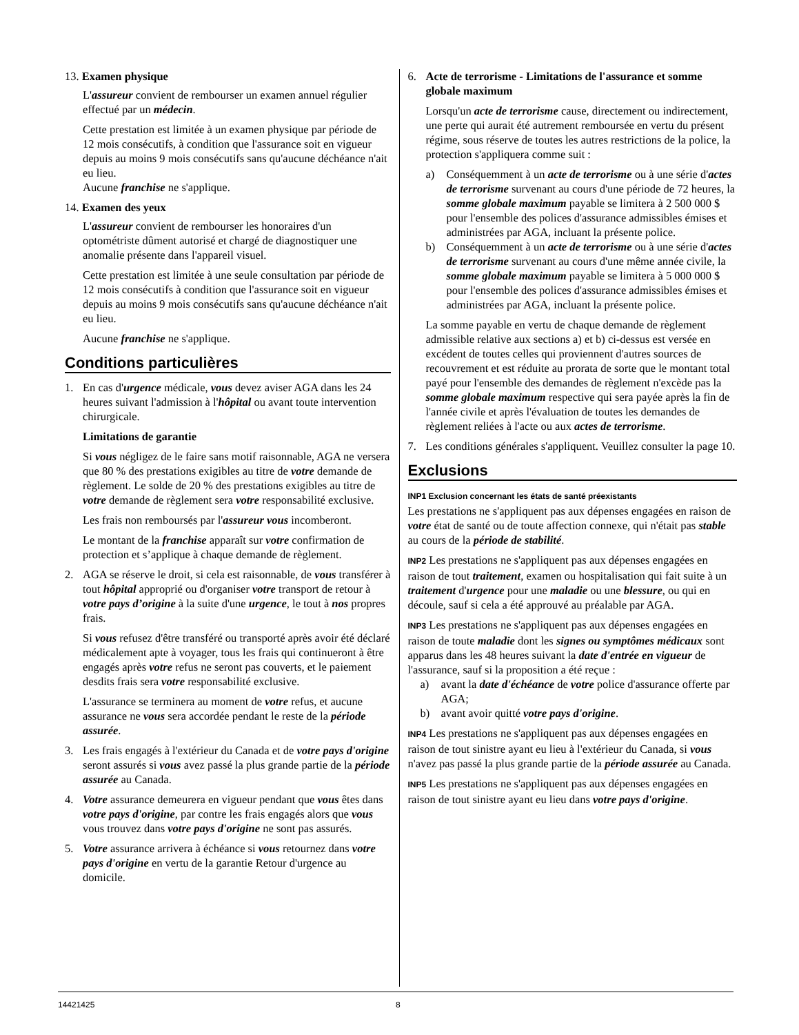13. Examen physique
L'assureur convient de rembourser un examen annuel régulier effectué par un médecin.
Cette prestation est limitée à un examen physique par période de 12 mois consécutifs, à condition que l'assurance soit en vigueur depuis au moins 9 mois consécutifs sans qu'aucune déchéance n'ait eu lieu.
Aucune franchise ne s'applique.
14. Examen des yeux
L'assureur convient de rembourser les honoraires d'un optométriste dûment autorisé et chargé de diagnostiquer une anomalie présente dans l'appareil visuel.
Cette prestation est limitée à une seule consultation par période de 12 mois consécutifs à condition que l'assurance soit en vigueur depuis au moins 9 mois consécutifs sans qu'aucune déchéance n'ait eu lieu.
Aucune franchise ne s'applique.
Conditions particulières
1. En cas d'urgence médicale, vous devez aviser AGA dans les 24 heures suivant l'admission à l'hôpital ou avant toute intervention chirurgicale.
Limitations de garantie
Si vous négligez de le faire sans motif raisonnable, AGA ne versera que 80 % des prestations exigibles au titre de votre demande de règlement. Le solde de 20 % des prestations exigibles au titre de votre demande de règlement sera votre responsabilité exclusive.
Les frais non remboursés par l'assureur vous incomberont.
Le montant de la franchise apparaît sur votre confirmation de protection et s’applique à chaque demande de règlement.
2. AGA se réserve le droit, si cela est raisonnable, de vous transférer à tout hôpital approprié ou d'organiser votre transport de retour à votre pays d’origine à la suite d'une urgence, le tout à nos propres frais.
Si vous refusez d'être transféré ou transporté après avoir été déclaré médicalement apte à voyager, tous les frais qui continueront à être engagés après votre refus ne seront pas couverts, et le paiement desdits frais sera votre responsabilité exclusive.
L'assurance se terminera au moment de votre refus, et aucune assurance ne vous sera accordée pendant le reste de la période assurée.
3. Les frais engagés à l'extérieur du Canada et de votre pays d'origine seront assurés si vous avez passé la plus grande partie de la période assurée au Canada.
4. Votre assurance demeurera en vigueur pendant que vous êtes dans votre pays d'origine, par contre les frais engagés alors que vous vous trouvez dans votre pays d'origine ne sont pas assurés.
5. Votre assurance arrivera à échéance si vous retournez dans votre pays d'origine en vertu de la garantie Retour d'urgence au domicile.
6. Acte de terrorisme - Limitations de l'assurance et somme globale maximum
Lorsqu'un acte de terrorisme cause, directement ou indirectement, une perte qui aurait été autrement remboursée en vertu du présent régime, sous réserve de toutes les autres restrictions de la police, la protection s'appliquera comme suit :
a) Conséquemment à un acte de terrorisme ou à une série d'actes de terrorisme survenant au cours d'une période de 72 heures, la somme globale maximum payable se limitera à 2 500 000 $ pour l'ensemble des polices d'assurance admissibles émises et administrées par AGA, incluant la présente police.
b) Conséquemment à un acte de terrorisme ou à une série d'actes de terrorisme survenant au cours d'une même année civile, la somme globale maximum payable se limitera à 5 000 000 $ pour l'ensemble des polices d'assurance admissibles émises et administrées par AGA, incluant la présente police.
La somme payable en vertu de chaque demande de règlement admissible relative aux sections a) et b) ci-dessus est versée en excédent de toutes celles qui proviennent d'autres sources de recouvrement et est réduite au prorata de sorte que le montant total payé pour l'ensemble des demandes de règlement n'excède pas la somme globale maximum respective qui sera payée après la fin de l'année civile et après l'évaluation de toutes les demandes de règlement reliées à l'acte ou aux actes de terrorisme.
7. Les conditions générales s'appliquent. Veuillez consulter la page 10.
Exclusions
INP1 Exclusion concernant les états de santé préexistants
Les prestations ne s'appliquent pas aux dépenses engagées en raison de votre état de santé ou de toute affection connexe, qui n'était pas stable au cours de la période de stabilité.
INP2 Les prestations ne s'appliquent pas aux dépenses engagées en raison de tout traitement, examen ou hospitalisation qui fait suite à un traitement d'urgence pour une maladie ou une blessure, ou qui en découle, sauf si cela a été approuvé au préalable par AGA.
INP3 Les prestations ne s'appliquent pas aux dépenses engagées en raison de toute maladie dont les signes ou symptômes médicaux sont apparus dans les 48 heures suivant la date d'entrée en vigueur de l'assurance, sauf si la proposition a été reçue :
a) avant la date d'échéance de votre police d'assurance offerte par AGA;
b) avant avoir quitté votre pays d'origine.
INP4 Les prestations ne s'appliquent pas aux dépenses engagées en raison de tout sinistre ayant eu lieu à l'extérieur du Canada, si vous n'avez pas passé la plus grande partie de la période assurée au Canada.
INP5 Les prestations ne s'appliquent pas aux dépenses engagées en raison de tout sinistre ayant eu lieu dans votre pays d'origine.
14421425 8